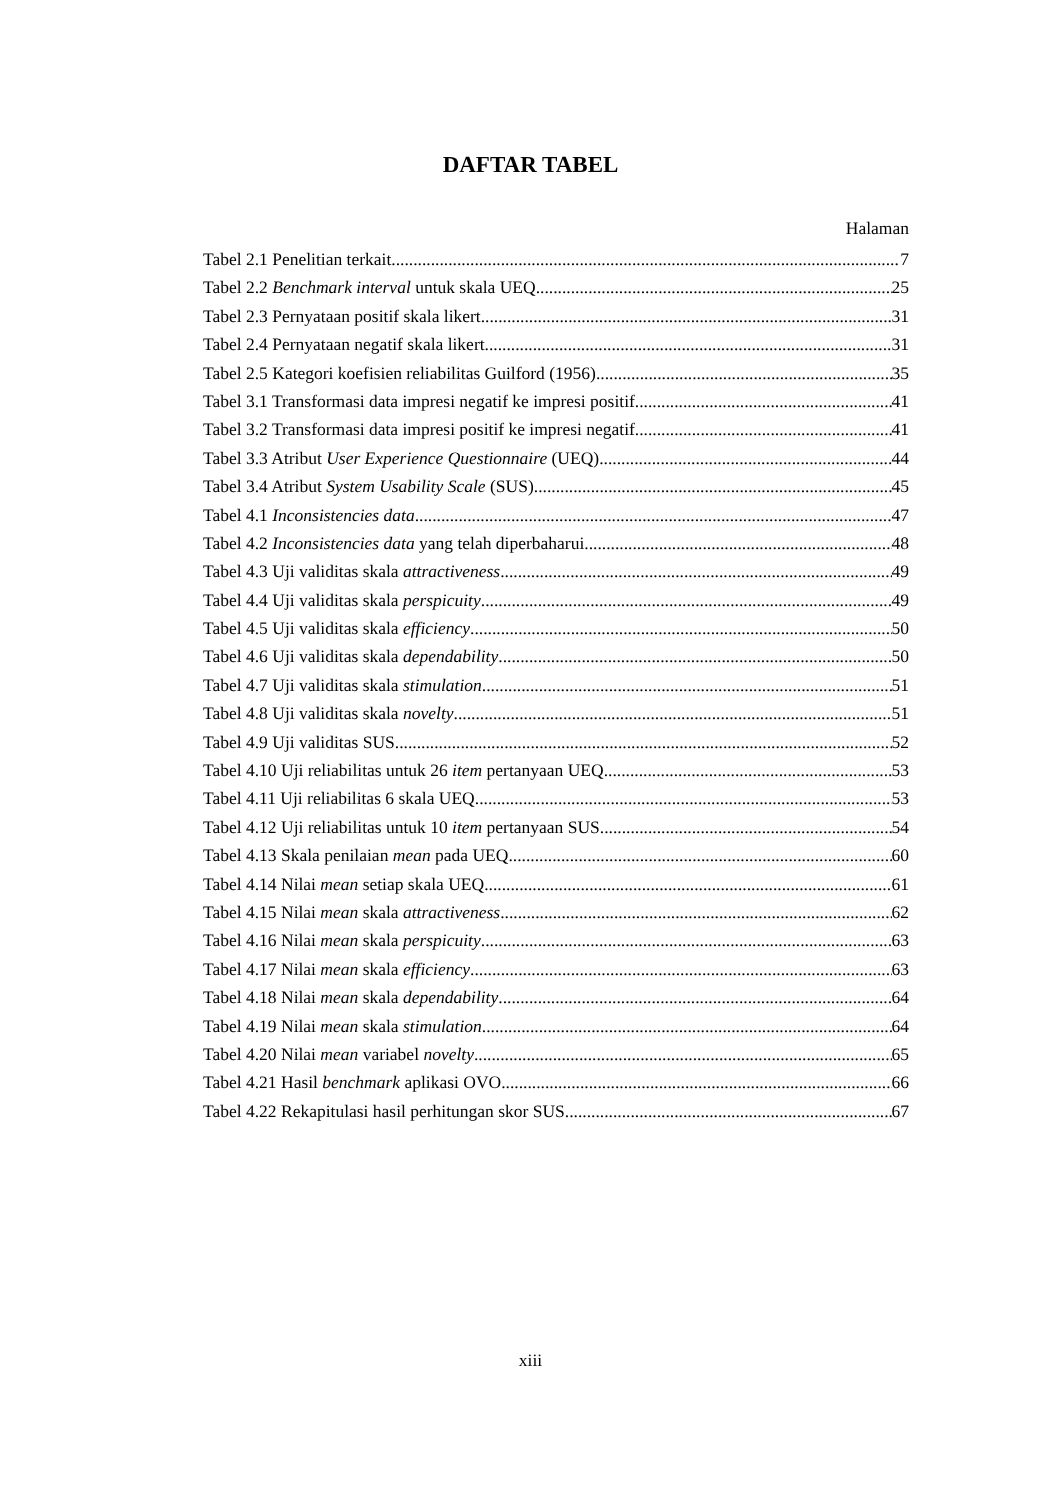DAFTAR TABEL
Halaman
Tabel 2.1 Penelitian terkait 7
Tabel 2.2 Benchmark interval untuk skala UEQ 25
Tabel 2.3 Pernyataan positif skala likert 31
Tabel 2.4 Pernyataan negatif skala likert 31
Tabel 2.5 Kategori koefisien reliabilitas Guilford (1956) 35
Tabel 3.1 Transformasi data impresi negatif ke impresi positif 41
Tabel 3.2 Transformasi data impresi positif ke impresi negatif 41
Tabel 3.3 Atribut User Experience Questionnaire (UEQ) 44
Tabel 3.4 Atribut System Usability Scale (SUS) 45
Tabel 4.1 Inconsistencies data 47
Tabel 4.2 Inconsistencies data yang telah diperbaharui 48
Tabel 4.3 Uji validitas skala attractiveness 49
Tabel 4.4 Uji validitas skala perspicuity 49
Tabel 4.5 Uji validitas skala efficiency 50
Tabel 4.6 Uji validitas skala dependability 50
Tabel 4.7 Uji validitas skala stimulation 51
Tabel 4.8 Uji validitas skala novelty 51
Tabel 4.9 Uji validitas SUS 52
Tabel 4.10 Uji reliabilitas untuk 26 item pertanyaan UEQ 53
Tabel 4.11 Uji reliabilitas 6 skala UEQ 53
Tabel 4.12 Uji reliabilitas untuk 10 item pertanyaan SUS 54
Tabel 4.13 Skala penilaian mean pada UEQ 60
Tabel 4.14 Nilai mean setiap skala UEQ 61
Tabel 4.15 Nilai mean skala attractiveness 62
Tabel 4.16 Nilai mean skala perspicuity 63
Tabel 4.17 Nilai mean skala efficiency 63
Tabel 4.18 Nilai mean skala dependability 64
Tabel 4.19 Nilai mean skala stimulation 64
Tabel 4.20 Nilai mean variabel novelty 65
Tabel 4.21 Hasil benchmark aplikasi OVO 66
Tabel 4.22 Rekapitulasi hasil perhitungan skor SUS 67
xiii